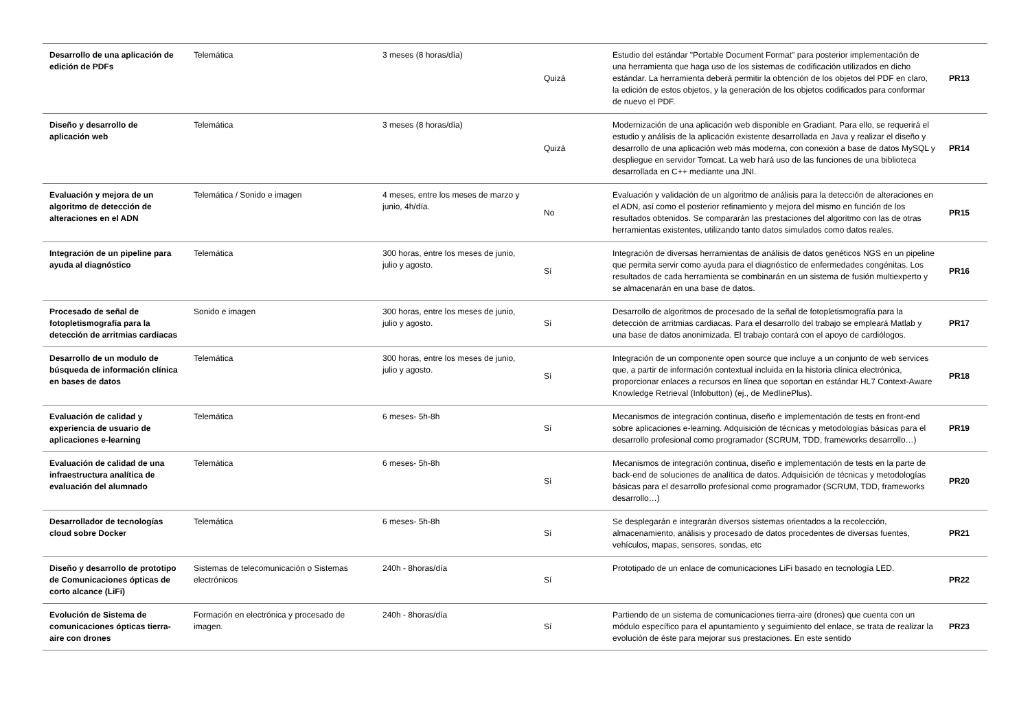| Desarrollo de una aplicación de edición de PDFs | Telemática | 3 meses (8 horas/día) | Quizá | Estudio del estándar "Portable Document Format" para posterior implementación de una herramienta que haga uso de los sistemas de codificación utilizados en dicho estándar. La herramienta deberá permitir la obtención de los objetos del PDF en claro, la edición de estos objetos, y la generación de los objetos codificados para conformar de nuevo el PDF. | PR13 |
| Diseño y desarrollo de aplicación web | Telemática | 3 meses (8 horas/día) | Quizá | Modernización de una aplicación web disponible en Gradiant. Para ello, se requerirá el estudio y análisis de la aplicación existente desarrollada en Java y realizar el diseño y desarrollo de una aplicación web más moderna, con conexión a base de datos MySQL y despliegue en servidor Tomcat. La web hará uso de las funciones de una biblioteca desarrollada en C++ mediante una JNI. | PR14 |
| Evaluación y mejora de un algoritmo de detección de alteraciones en el ADN | Telemática / Sonido e imagen | 4 meses, entre los meses de marzo y junio, 4h/día. | No | Evaluación y validación de un algoritmo de análisis para la detección de alteraciones en el ADN, así como el posterior refinamiento y mejora del mismo en función de los resultados obtenidos. Se compararán las prestaciones del algoritmo con las de otras herramientas existentes, utilizando tanto datos simulados como datos reales. | PR15 |
| Integración de un pipeline para ayuda al diagnóstico | Telemática | 300 horas, entre los meses de junio, julio y agosto. | Sí | Integración de diversas herramientas de análisis de datos genéticos NGS en un pipeline que permita servir como ayuda para el diagnóstico de enfermedades congénitas. Los resultados de cada herramienta se combinarán en un sistema de fusión multiexperto y se almacenarán en una base de datos. | PR16 |
| Procesado de señal de fotopletismografía para la detección de arritmias cardiacas | Sonido e imagen | 300 horas, entre los meses de junio, julio y agosto. | Sí | Desarrollo de algoritmos de procesado de la señal de fotopletismografía para la detección de arritmias cardiacas. Para el desarrollo del trabajo se empleará Matlab y una base de datos anonimizada. El trabajo contará con el apoyo de cardiólogos. | PR17 |
| Desarrollo de un modulo de búsqueda de información clínica en bases de datos | Telemática | 300 horas, entre los meses de junio, julio y agosto. | Sí | Integración de un componente open source que incluye a un conjunto de web services que, a partir de información contextual incluida en la historia clínica electrónica, proporcionar enlaces a recursos en línea que soportan en estándar HL7 Context-Aware Knowledge Retrieval (Infobutton) (ej., de MedlinePlus). | PR18 |
| Evaluación de calidad y experiencia de usuario de aplicaciones e-learning | Telemática | 6 meses- 5h-8h | Sí | Mecanismos de integración continua, diseño e implementación de tests en front-end sobre aplicaciones e-learning. Adquisición de técnicas y metodologías básicas para el desarrollo profesional como programador (SCRUM, TDD, frameworks desarrollo…) | PR19 |
| Evaluación de calidad de una infraestructura analítica de evaluación del alumnado | Telemática | 6 meses- 5h-8h | Sí | Mecanismos de integración continua, diseño e implementación de tests en la parte de back-end de soluciones de analítica de datos. Adquisición de técnicas y metodologías básicas para el desarrollo profesional como programador (SCRUM, TDD, frameworks desarrollo…) | PR20 |
| Desarrollador de tecnologías cloud sobre Docker | Telemática | 6 meses- 5h-8h | Sí | Se desplegarán e integrarán diversos sistemas orientados a la recolección, almacenamiento, análisis y procesado de datos procedentes de diversas fuentes, vehículos, mapas, sensores, sondas, etc | PR21 |
| Diseño y desarrollo de prototipo de Comunicaciones ópticas de corto alcance (LiFi) | Sistemas de telecomunicación o Sistemas electrónicos | 240h - 8horas/día | Sí | Prototipado de un enlace de comunicaciones LiFi basado en tecnología LED. | PR22 |
| Evolución de Sistema de comunicaciones ópticas tierra-aire con drones | Formación en electrónica y procesado de imagen. | 240h - 8horas/día | Sí | Partiendo de un sistema de comunicaciones tierra-aire (drones) que cuenta con un módulo específico para el apuntamiento y seguimiento del enlace, se trata de realizar la evolución de éste para mejorar sus prestaciones. En este sentido | PR23 |